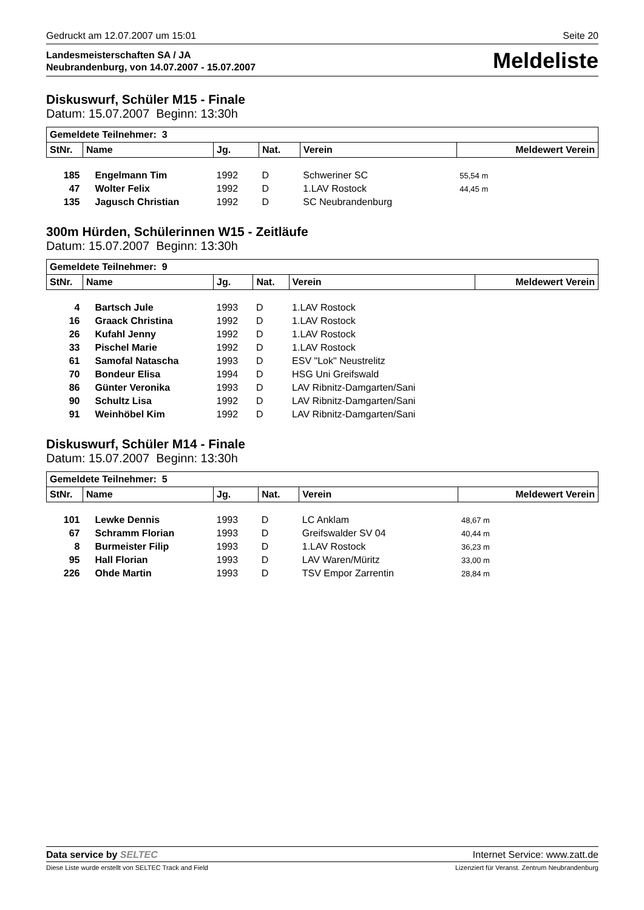Gedruckt am 12.07.2007 um 15:01 Seite 20
Landesmeisterschaften SA / JA
Neubrandenburg, von 14.07.2007 - 15.07.2007 Meldeliste
Diskuswurf, Schüler M15 - Finale
Datum: 15.07.2007 Beginn: 13:30h
| Gemeldete Teilnehmer: 3 | | | | | | |
| --- | --- | --- | --- | --- | --- | --- |
| StNr. | Name | Jg. | Nat. | Verein | Meldewert Verein | |
| 185 | Engelmann Tim | 1992 | D | Schweriner SC | 55,54 m | |
| 47 | Wolter Felix | 1992 | D | 1.LAV Rostock | 44,45 m | |
| 135 | Jagusch Christian | 1992 | D | SC Neubrandenburg | | |
300m Hürden, Schülerinnen W15 - Zeitläufe
Datum: 15.07.2007 Beginn: 13:30h
| Gemeldete Teilnehmer: 9 | | | | | | |
| --- | --- | --- | --- | --- | --- | --- |
| StNr. | Name | Jg. | Nat. | Verein | Meldewert Verein | |
| 4 | Bartsch Jule | 1993 | D | 1.LAV Rostock | | |
| 16 | Graack Christina | 1992 | D | 1.LAV Rostock | | |
| 26 | Kufahl Jenny | 1992 | D | 1.LAV Rostock | | |
| 33 | Pischel Marie | 1992 | D | 1.LAV Rostock | | |
| 61 | Samofal Natascha | 1993 | D | ESV "Lok" Neustrelitz | | |
| 70 | Bondeur Elisa | 1994 | D | HSG Uni Greifswald | | |
| 86 | Günter Veronika | 1993 | D | LAV Ribnitz-Damgarten/Sani | | |
| 90 | Schultz Lisa | 1992 | D | LAV Ribnitz-Damgarten/Sani | | |
| 91 | Weinhöbel Kim | 1992 | D | LAV Ribnitz-Damgarten/Sani | | |
Diskuswurf, Schüler M14 - Finale
Datum: 15.07.2007 Beginn: 13:30h
| Gemeldete Teilnehmer: 5 | | | | | | |
| --- | --- | --- | --- | --- | --- | --- |
| StNr. | Name | Jg. | Nat. | Verein | Meldewert Verein | |
| 101 | Lewke Dennis | 1993 | D | LC Anklam | 48,67 m | |
| 67 | Schramm Florian | 1993 | D | Greifswalder SV 04 | 40,44 m | |
| 8 | Burmeister Filip | 1993 | D | 1.LAV Rostock | 36,23 m | |
| 95 | Hall Florian | 1993 | D | LAV Waren/Müritz | 33,00 m | |
| 226 | Ohde Martin | 1993 | D | TSV Empor Zarrentin | 28,84 m | |
Data service by SELTEC Internet Service: www.zatt.de
Diese Liste wurde erstellt von SELTEC Track and Field Lizenziert für Veranst. Zentrum Neubrandenburg